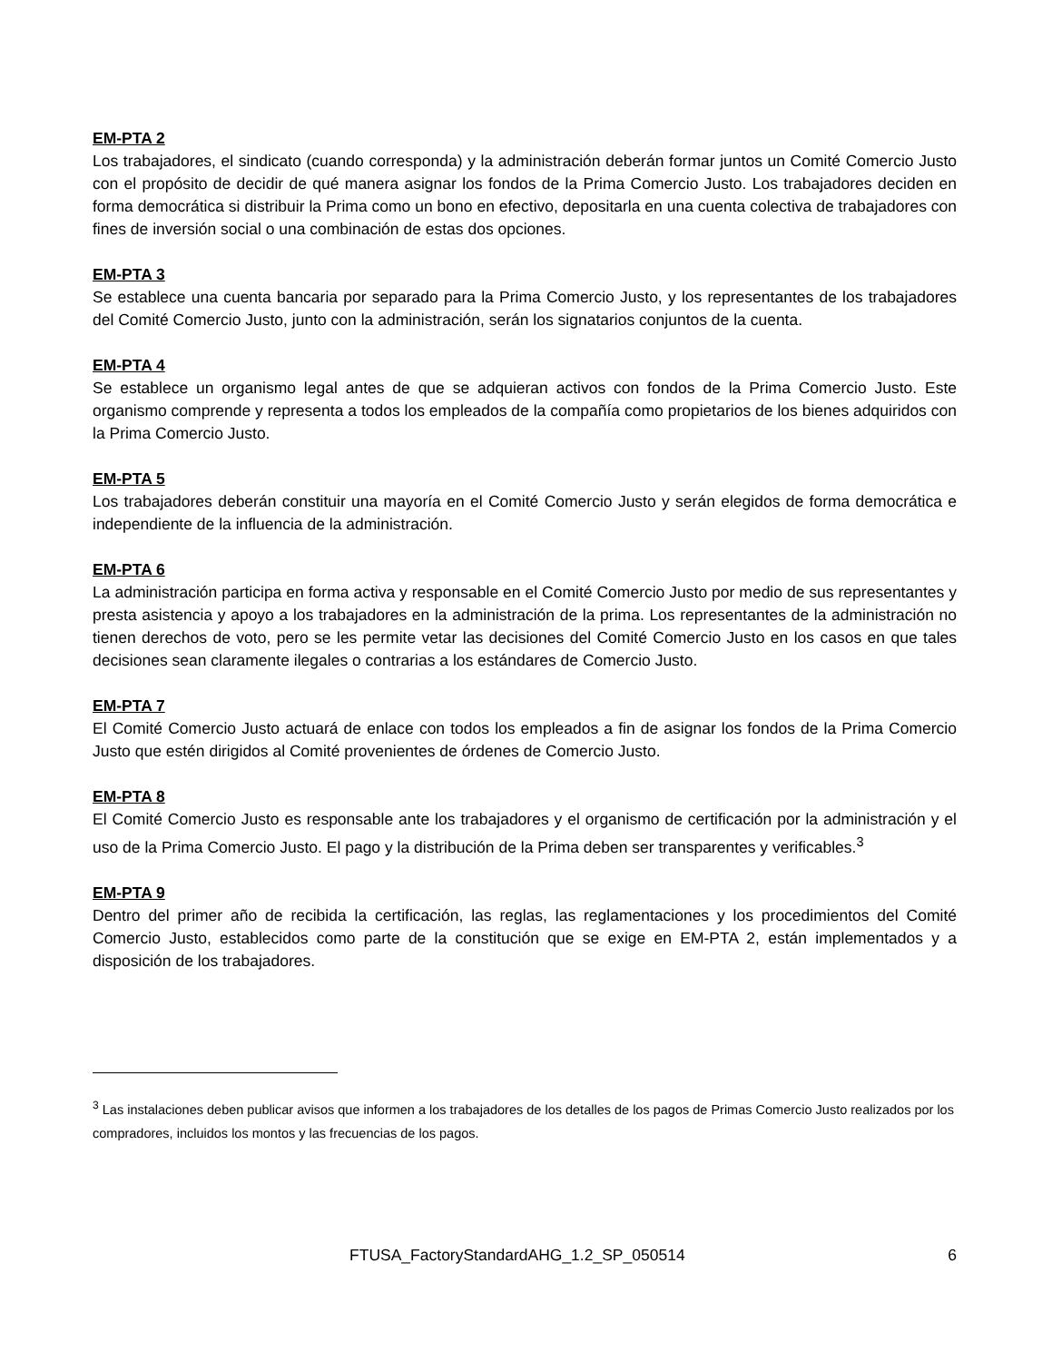EM-PTA 2
Los trabajadores, el sindicato (cuando corresponda) y la administración deberán formar juntos un Comité Comercio Justo con el propósito de decidir de qué manera asignar los fondos de la Prima Comercio Justo. Los trabajadores deciden en forma democrática si distribuir la Prima como un bono en efectivo, depositarla en una cuenta colectiva de trabajadores con fines de inversión social o una combinación de estas dos opciones.
EM-PTA 3
Se establece una cuenta bancaria por separado para la Prima Comercio Justo, y los representantes de los trabajadores del Comité Comercio Justo, junto con la administración, serán los signatarios conjuntos de la cuenta.
EM-PTA 4
Se establece un organismo legal antes de que se adquieran activos con fondos de la Prima Comercio Justo. Este organismo comprende y representa a todos los empleados de la compañía como propietarios de los bienes adquiridos con la Prima Comercio Justo.
EM-PTA 5
Los trabajadores deberán constituir una mayoría en el Comité Comercio Justo y serán elegidos de forma democrática e independiente de la influencia de la administración.
EM-PTA 6
La administración participa en forma activa y responsable en el Comité Comercio Justo por medio de sus representantes y presta asistencia y apoyo a los trabajadores en la administración de la prima. Los representantes de la administración no tienen derechos de voto, pero se les permite vetar las decisiones del Comité Comercio Justo en los casos en que tales decisiones sean claramente ilegales o contrarias a los estándares de Comercio Justo.
EM-PTA 7
El Comité Comercio Justo actuará de enlace con todos los empleados a fin de asignar los fondos de la Prima Comercio Justo que estén dirigidos al Comité provenientes de órdenes de Comercio Justo.
EM-PTA 8
El Comité Comercio Justo es responsable ante los trabajadores y el organismo de certificación por la administración y el uso de la Prima Comercio Justo. El pago y la distribución de la Prima deben ser transparentes y verificables.<sup>3</sup>
EM-PTA 9
Dentro del primer año de recibida la certificación, las reglas, las reglamentaciones y los procedimientos del Comité Comercio Justo, establecidos como parte de la constitución que se exige en EM-PTA 2, están implementados y a disposición de los trabajadores.
<sup>3</sup> Las instalaciones deben publicar avisos que informen a los trabajadores de los detalles de los pagos de Primas Comercio Justo realizados por los compradores, incluidos los montos y las frecuencias de los pagos.
FTUSA_FactoryStandardAHG_1.2_SP_050514 6